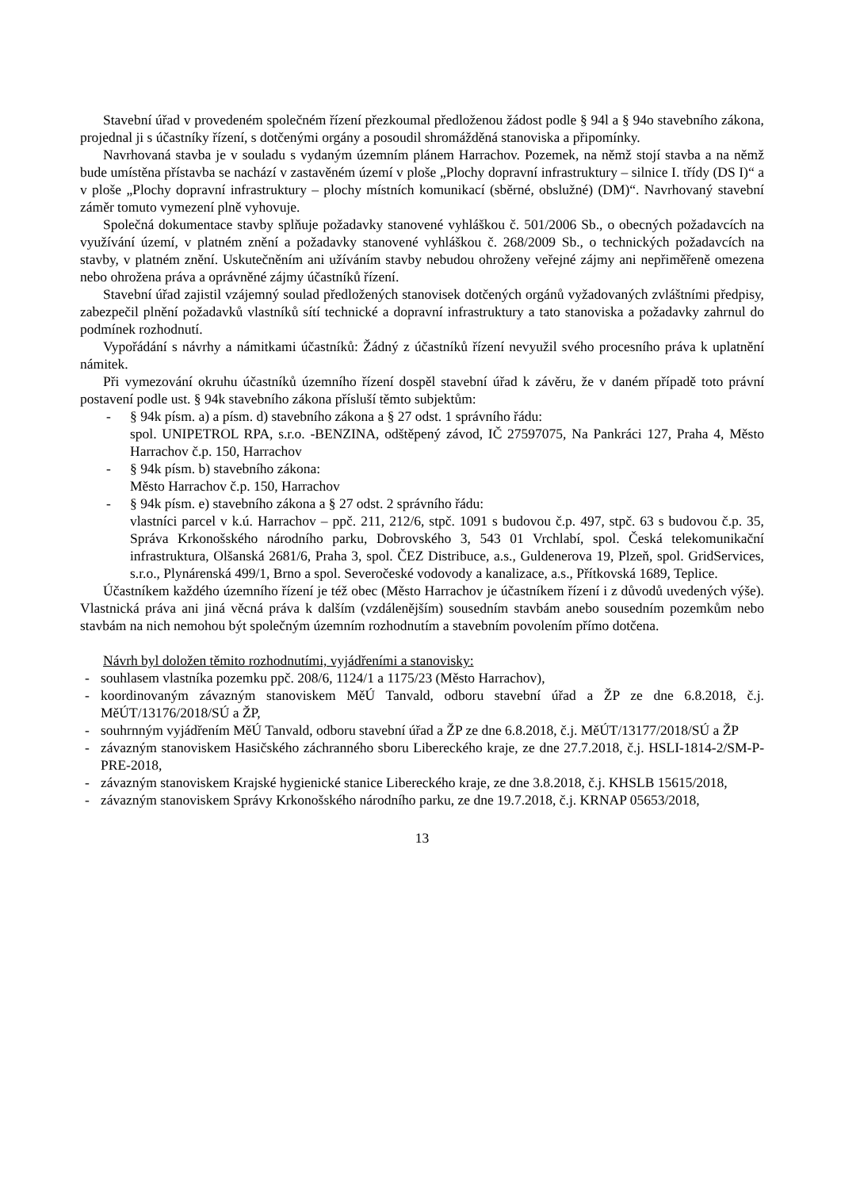Stavební úřad v provedeném společném řízení přezkoumal předloženou žádost podle § 94l a § 94o stavebního zákona, projednal ji s účastníky řízení, s dotčenými orgány a posoudil shromážděná stanoviska a připomínky.
Navrhovaná stavba je v souladu s vydaným územním plánem Harrachov. Pozemek, na němž stojí stavba a na němž bude umístěna přístavba se nachází v zastavěném území v ploše „Plochy dopravní infrastruktury – silnice I. třídy (DS I)“ a v ploše „Plochy dopravní infrastruktury – plochy místních komunikací (sběrné, obslužné) (DM)“. Navrhovaný stavební záměr tomuto vymezení plně vyhovuje.
Společná dokumentace stavby splňuje požadavky stanovené vyhláškou č. 501/2006 Sb., o obecných požadavcích na využívání území, v platném znění a požadavky stanovené vyhláškou č. 268/2009 Sb., o technických požadavcích na stavby, v platném znění. Uskutečněním ani užíváním stavby nebudou ohroženy veřejné zájmy ani nepřiměřeně omezena nebo ohrožena práva a oprávněné zájmy účastníků řízení.
Stavební úřad zajistil vzájemný soulad předložených stanovisek dotčených orgánů vyžadovaných zvláštními předpisy, zabezpečil plnění požadavků vlastníků sítí technické a dopravní infrastruktury a tato stanoviska a požadavky zahrnul do podmínek rozhodnutí.
Vypořádání s návrhy a námitkami účastníků: Žádný z účastníků řízení nevyužil svého procesního práva k uplatnění námitek.
Při vymezování okruhu účastníků územního řízení dospěl stavební úřad k závěru, že v daném případě toto právní postavení podle ust. § 94k stavebního zákona přísluší těmto subjektům:
- § 94k písm. a) a písm. d) stavebního zákona a § 27 odst. 1 správního řádu:
spol. UNIPETROL RPA, s.r.o. -BENZINA, odštěpený závod, IČ 27597075, Na Pankráci 127, Praha 4, Město Harrachov č.p. 150, Harrachov
- § 94k písm. b) stavebního zákona:
Město Harrachov č.p. 150, Harrachov
- § 94k písm. e) stavebního zákona a § 27 odst. 2 správního řádu:
vlastníci parcel v k.ú. Harrachov – ppč. 211, 212/6, stpč. 1091 s budovou č.p. 497, stpč. 63 s budovou č.p. 35, Správa Krkonošského národního parku, Dobrovského 3, 543 01 Vrchlabí, spol. Česká telekomunikační infrastruktura, Olšanská 2681/6, Praha 3, spol. ČEZ Distribuce, a.s., Guldenerova 19, Plzeň, spol. GridServices, s.r.o., Plynárenská 499/1, Brno a spol. Severočeské vodovody a kanalizace, a.s., Přítkovská 1689, Teplice.
Účastníkem každého územního řízení je též obec (Město Harrachov je účastníkem řízení i z důvodů uvedených výše). Vlastnická práva ani jiná věcná práva k dalším (vzdálenějším) sousedním stavbám anebo sousedním pozemkům nebo stavbám na nich nemohou být společným územním rozhodnutím a stavebním povolením přímo dotčena.
Návrh byl doložen těmito rozhodnutími, vyjádřeními a stanovisky:
- souhlasem vlastníka pozemku ppč. 208/6, 1124/1 a 1175/23 (Město Harrachov),
- koordinovaným závazným stanoviskem MěÚ Tanvald, odboru stavební úřad a ŽP ze dne 6.8.2018, č.j. MěÚT/13176/2018/SÚ a ŽP,
- souhrnným vyjádřením MěÚ Tanvald, odboru stavební úřad a ŽP ze dne 6.8.2018, č.j. MěÚT/13177/2018/SÚ a ŽP
- závazným stanoviskem Hasičského záchranného sboru Libereckého kraje, ze dne 27.7.2018, č.j. HSLI-1814-2/SM-P-PRE-2018,
- závazným stanoviskem Krajské hygienické stanice Libereckého kraje, ze dne 3.8.2018, č.j. KHSLB 15615/2018,
- závazným stanoviskem Správy Krkonošského národního parku, ze dne 19.7.2018, č.j. KRNAP 05653/2018,
13